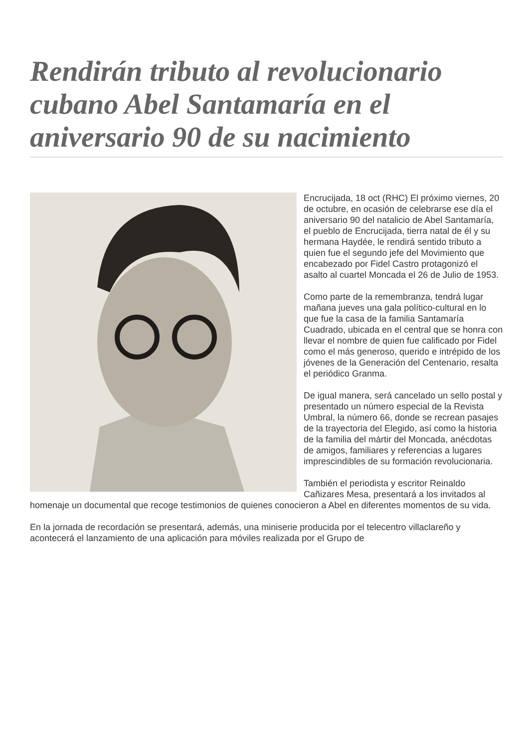Rendirán tributo al revolucionario cubano Abel Santamaría en el aniversario 90 de su nacimiento
Encrucijada, 18 oct (RHC) El próximo viernes, 20 de octubre, en ocasión de celebrarse ese día el aniversario 90 del natalicio de Abel Santamaría, el pueblo de Encrucijada, tierra natal de él y su hermana Haydée, le rendirá sentido tributo a quien fue el segundo jefe del Movimiento que encabezado por Fidel Castro protagonizó el asalto al cuartel Moncada el 26 de Julio de 1953.
Como parte de la remembranza, tendrá lugar mañana jueves una gala político-cultural en lo que fue la casa de la familia Santamaría Cuadrado, ubicada en el central que se honra con llevar el nombre de quien fue calificado por Fidel como el más generoso, querido e intrépido de los jóvenes de la Generación del Centenario, resalta el periódico Granma.
De igual manera, será cancelado un sello postal y presentado un número especial de la Revista Umbral, la número 66, donde se recrean pasajes de la trayectoria del Elegido, así como la historia de la familia del mártir del Moncada, anécdotas de amigos, familiares y referencias a lugares imprescindibles de su formación revolucionaria.
También el periodista y escritor Reinaldo Cañizares Mesa, presentará a los invitados al homenaje un documental que recoge testimonios de quienes conocieron a Abel en diferentes momentos de su vida.
En la jornada de recordación se presentará, además, una miniserie producida por el telecentro villaclareño y acontecerá el lanzamiento de una aplicación para móviles realizada por el Grupo de